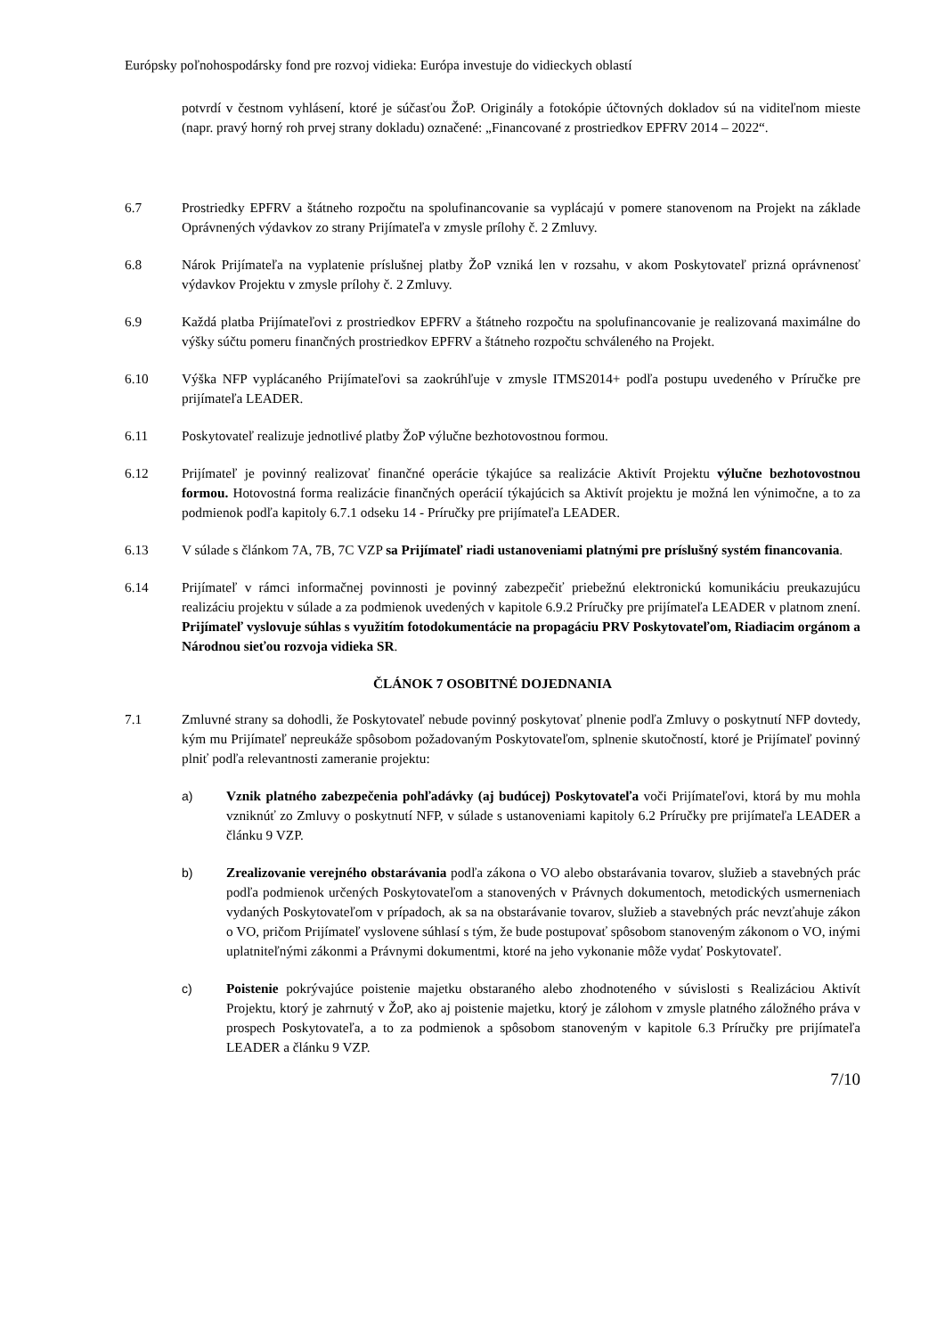Európsky poľnohospodársky fond pre rozvoj vidieka: Európa investuje do vidieckych oblastí
potvrdí v čestnom vyhlásení, ktoré je súčasťou ŽoP. Originály a fotokópie účtovných dokladov sú na viditeľnom mieste (napr. pravý horný roh prvej strany dokladu) označené: „Financované z prostriedkov EPFRV 2014 – 2022“.
6.7 Prostriedky EPFRV a štátneho rozpočtu na spolufinancovanie sa vyplácajú v pomere stanovenom na Projekt na základe Oprávnených výdavkov zo strany Prijímateľa v zmysle prílohy č. 2 Zmluvy.
6.8 Nárok Prijímateľa na vyplatenie príslušnej platby ŽoP vzniká len v rozsahu, v akom Poskytovateľ prizná oprávnenosť výdavkov Projektu v zmysle prílohy č. 2 Zmluvy.
6.9 Každá platba Prijímateľovi z prostriedkov EPFRV a štátneho rozpočtu na spolufinancovanie je realizovaná maximálne do výšky súčtu pomeru finančných prostriedkov EPFRV a štátneho rozpočtu schváleného na Projekt.
6.10 Výška NFP vyplácaného Prijímateľovi sa zaokrúhľuje v zmysle ITMS2014+ podľa postupu uvedeného v Príručke pre prijímateľa LEADER.
6.11 Poskytovateľ realizuje jednotlivé platby ŽoP výlučne bezhotovostnou formou.
6.12 Prijímateľ je povinný realizovať finančné operácie týkajúce sa realizácie Aktivít Projektu výlučne bezhotovostnou formou. Hotovostná forma realizácie finančných operácií týkajúcich sa Aktivít projektu je možná len výnimočne, a to za podmienok podľa kapitoly 6.7.1 odseku 14 - Príručky pre prijímateľa LEADER.
6.13 V súlade s článkom 7A, 7B, 7C VZP sa Prijímateľ riadi ustanoveniami platnými pre príslušný systém financovania.
6.14 Prijímateľ v rámci informačnej povinnosti je povinný zabezpečiť priebežnú elektronickú komunikáciu preukazujúcu realizáciu projektu v súlade a za podmienok uvedených v kapitole 6.9.2 Príručky pre prijímateľa LEADER v platnom znení. Prijímateľ vyslovuje súhlas s využitím fotodokumentácie na propagáciu PRV Poskytovateľom, Riadiacim orgánom a Národnou sieťou rozvoja vidieka SR.
ČLÁNOK 7 OSOBITNÉ DOJEDNANIA
7.1 Zmluvné strany sa dohodli, že Poskytovateľ nebude povinný poskytovať plnenie podľa Zmluvy o poskytnutí NFP dovtedy, kým mu Prijímateľ nepreukáže spôsobom požadovaným Poskytovateľom, splnenie skutočností, ktoré je Prijímateľ povinný plniť podľa relevantnosti zameranie projektu:
a) Vznik platného zabezpečenia pohľadávky (aj budúcej) Poskytovateľa voči Prijímateľovi, ktorá by mu mohla vzniknúť zo Zmluvy o poskytnutí NFP, v súlade s ustanoveniami kapitoly 6.2 Príručky pre prijímateľa LEADER a článku 9 VZP.
b) Zrealizovanie verejného obstarávania podľa zákona o VO alebo obstarávania tovarov, služieb a stavebných prác podľa podmienok určených Poskytovateľom a stanovených v Právnych dokumentoch, metodických usmerneniach vydaných Poskytovateľom v prípadoch, ak sa na obstarávanie tovarov, služieb a stavebných prác nevzťahuje zákon o VO, pričom Prijímateľ vyslovene súhlasí s tým, že bude postupovať spôsobom stanoveným zákonom o VO, inými uplatniteľnými zákonmi a Právnymi dokumentmi, ktoré na jeho vykonanie môže vydať Poskytovateľ.
c) Poistenie pokrývajúce poistenie majetku obstaraného alebo zhodnoteného v súvislosti s Realizáciou Aktivít Projektu, ktorý je zahrnutý v ŽoP, ako aj poistenie majetku, ktorý je zálohom v zmysle platného záložného práva v prospech Poskytovateľa, a to za podmienok a spôsobom stanoveným v kapitole 6.3 Príručky pre prijímateľa LEADER a článku 9 VZP.
7/10